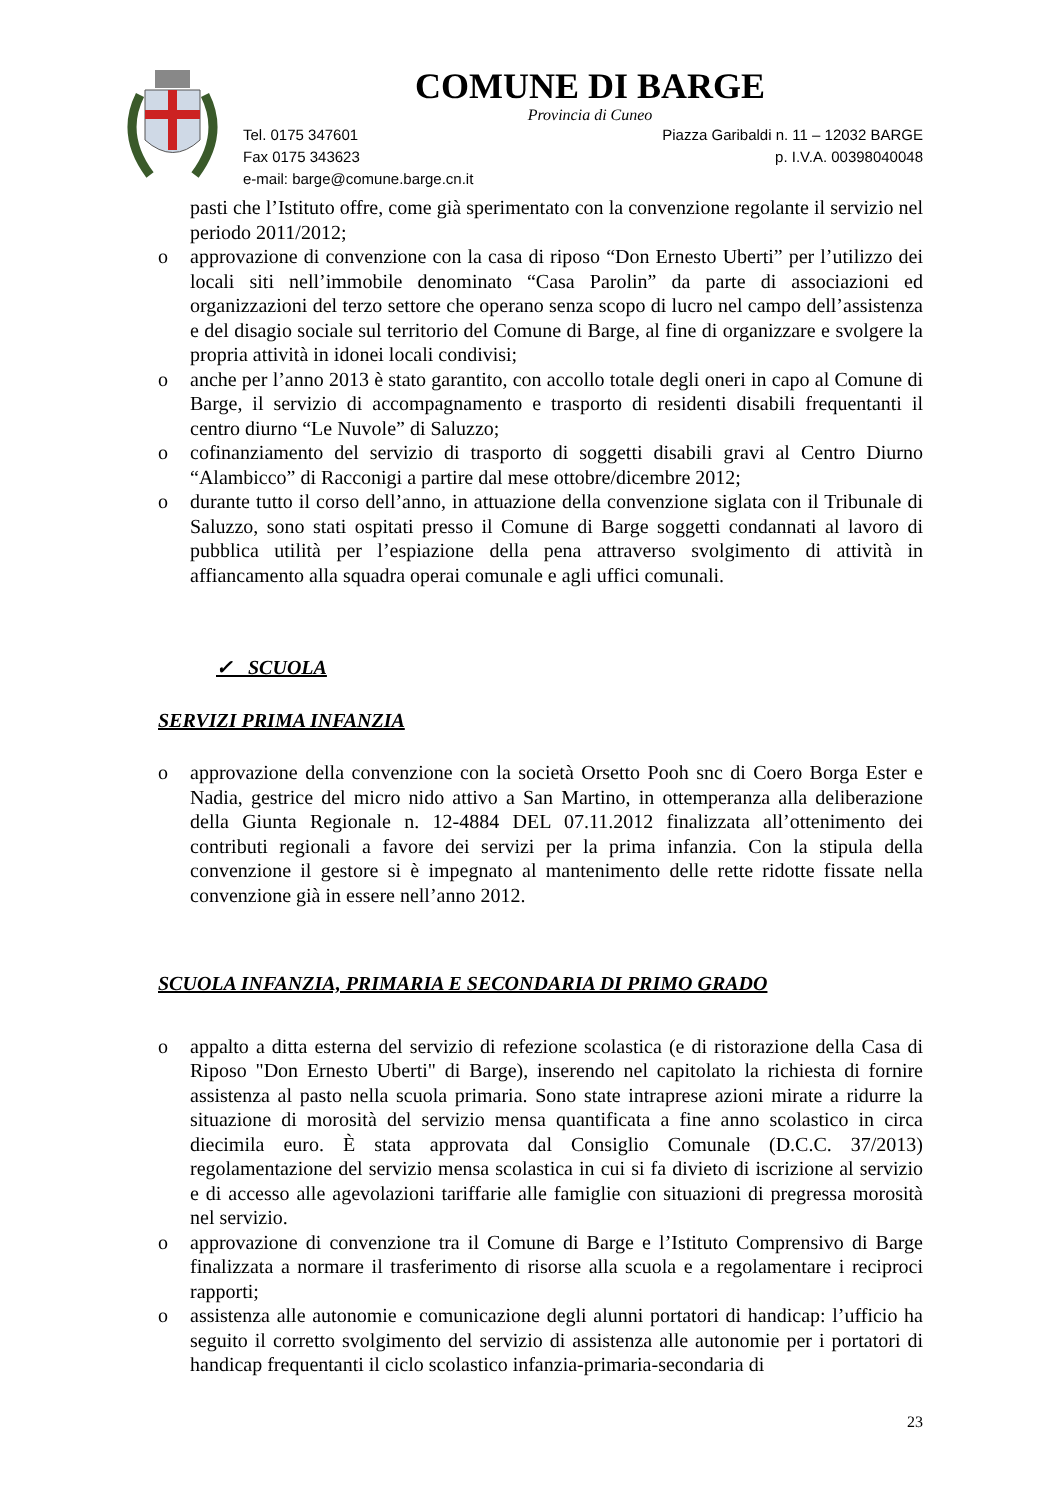COMUNE DI BARGE
Provincia di Cuneo
Tel. 0175 347601 Piazza Garibaldi n. 11 – 12032 BARGE
Fax 0175 343623 p. I.V.A. 00398040048
e-mail: barge@comune.barge.cn.it
pasti che l’Istituto offre, come già sperimentato con la convenzione regolante il servizio nel periodo 2011/2012;
o approvazione di convenzione con la casa di riposo “Don Ernesto Uberti” per l’utilizzo dei locali siti nell’immobile denominato “Casa Parolin” da parte di associazioni ed organizzazioni del terzo settore che operano senza scopo di lucro nel campo dell’assistenza e del disagio sociale sul territorio del Comune di Barge, al fine di organizzare e svolgere la propria attività in idonei locali condivisi;
o anche per l’anno 2013 è stato garantito, con accollo totale degli oneri in capo al Comune di Barge, il servizio di accompagnamento e trasporto di residenti disabili frequentanti il centro diurno “Le Nuvole” di Saluzzo;
o cofinanziamento del servizio di trasporto di soggetti disabili gravi al Centro Diurno “Alambicco” di Racconigi a partire dal mese ottobre/dicembre 2012;
o durante tutto il corso dell’anno, in attuazione della convenzione siglata con il Tribunale di Saluzzo, sono stati ospitati presso il Comune di Barge soggetti condannati al lavoro di pubblica utilità per l’espiazione della pena attraverso svolgimento di attività in affiancamento alla squadra operai comunale e agli uffici comunali.
✓ SCUOLA
SERVIZI PRIMA INFANZIA
o approvazione della convenzione con la società Orsetto Pooh snc di Coero Borga Ester e Nadia, gestrice del micro nido attivo a San Martino, in ottemperanza alla deliberazione della Giunta Regionale n. 12-4884 DEL 07.11.2012 finalizzata all’ottenimento dei contributi regionali a favore dei servizi per la prima infanzia. Con la stipula della convenzione il gestore si è impegnato al mantenimento delle rette ridotte fissate nella convenzione già in essere nell’anno 2012.
SCUOLA INFANZIA, PRIMARIA E SECONDARIA DI PRIMO GRADO
o appalto a ditta esterna del servizio di refezione scolastica (e di ristorazione della Casa di Riposo "Don Ernesto Uberti" di Barge), inserendo nel capitolato la richiesta di fornire assistenza al pasto nella scuola primaria. Sono state intraprese azioni mirate a ridurre la situazione di morosità del servizio mensa quantificata a fine anno scolastico in circa diecimila euro. È stata approvata dal Consiglio Comunale (D.C.C. 37/2013) regolamentazione del servizio mensa scolastica in cui si fa divieto di iscrizione al servizio e di accesso alle agevolazioni tariffarie alle famiglie con situazioni di pregressa morosità nel servizio.
o approvazione di convenzione tra il Comune di Barge e l’Istituto Comprensivo di Barge finalizzata a normare il trasferimento di risorse alla scuola e a regolamentare i reciproci rapporti;
o assistenza alle autonomie e comunicazione degli alunni portatori di handicap: l’ufficio ha seguito il corretto svolgimento del servizio di assistenza alle autonomie per i portatori di handicap frequentanti il ciclo scolastico infanzia-primaria-secondaria di
23